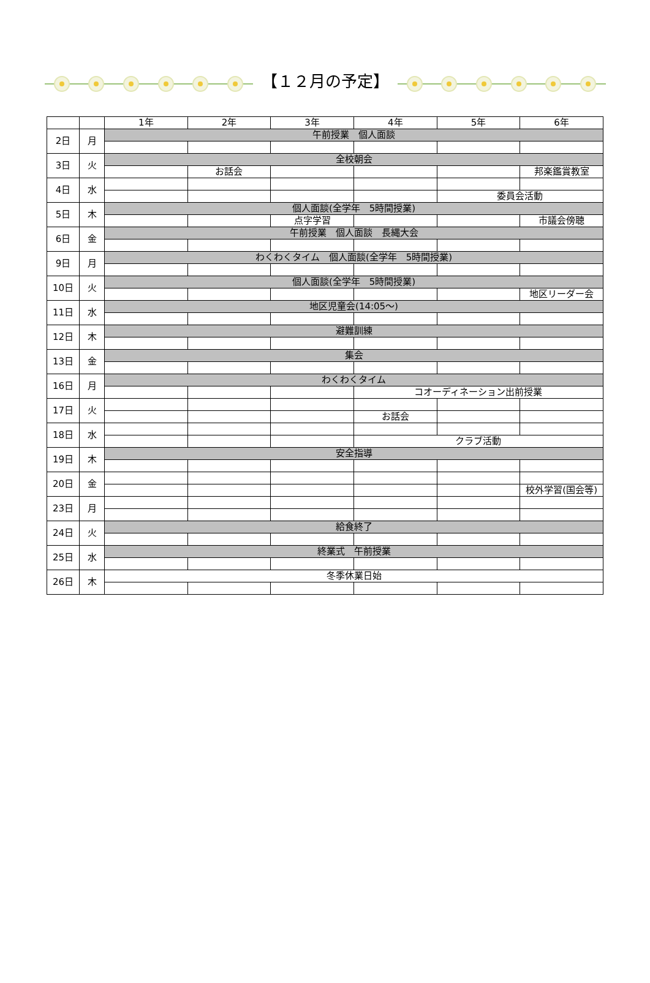【１２月の予定】
| | | 1年 | 2年 | 3年 | 4年 | 5年 | 6年 |
| --- | --- | --- | --- | --- | --- | --- | --- |
| 2日 | 月 | 午前授業 個人面談 | | | | | |
| 3日 | 火 | 全校朝会 | | | | | |
| | | | お話会 | | | | 邦楽鑑賞教室 |
| 4日 | 水 | | | | | | |
| | | | | | | 委員会活動 | |
| 5日 | 木 | 個人面談(全学年 5時間授業) | | | | | |
| | | | | 点字学習 | | | 市議会傍聴 |
| 6日 | 金 | 午前授業 個人面談 長縄大会 | | | | | |
| 9日 | 月 | わくわくタイム 個人面談(全学年 5時間授業) | | | | | |
| 10日 | 火 | 個人面談(全学年 5時間授業) | | | | | |
| | | | | | | | 地区リーダー会 |
| 11日 | 水 | 地区児童会(14:05～) | | | | | |
| 12日 | 木 | 避難訓練 | | | | | |
| 13日 | 金 | 集会 | | | | | |
| 16日 | 月 | わくわくタイム | | | | | |
| | | | | | コオーディネーション出前授業 | | |
| 17日 | 火 | | | | | | |
| | | | | | お話会 | | |
| 18日 | 水 | | | | | | |
| | | | | | クラブ活動 | | |
| 19日 | 木 | 安全指導 | | | | | |
| 20日 | 金 | | | | | | |
| | | | | | | | 校外学習(国会等) |
| 23日 | 月 | | | | | | |
| 24日 | 火 | 給食終了 | | | | | |
| 25日 | 水 | 終業式 午前授業 | | | | | |
| 26日 | 木 | 冬季休業日始 | | | | | |